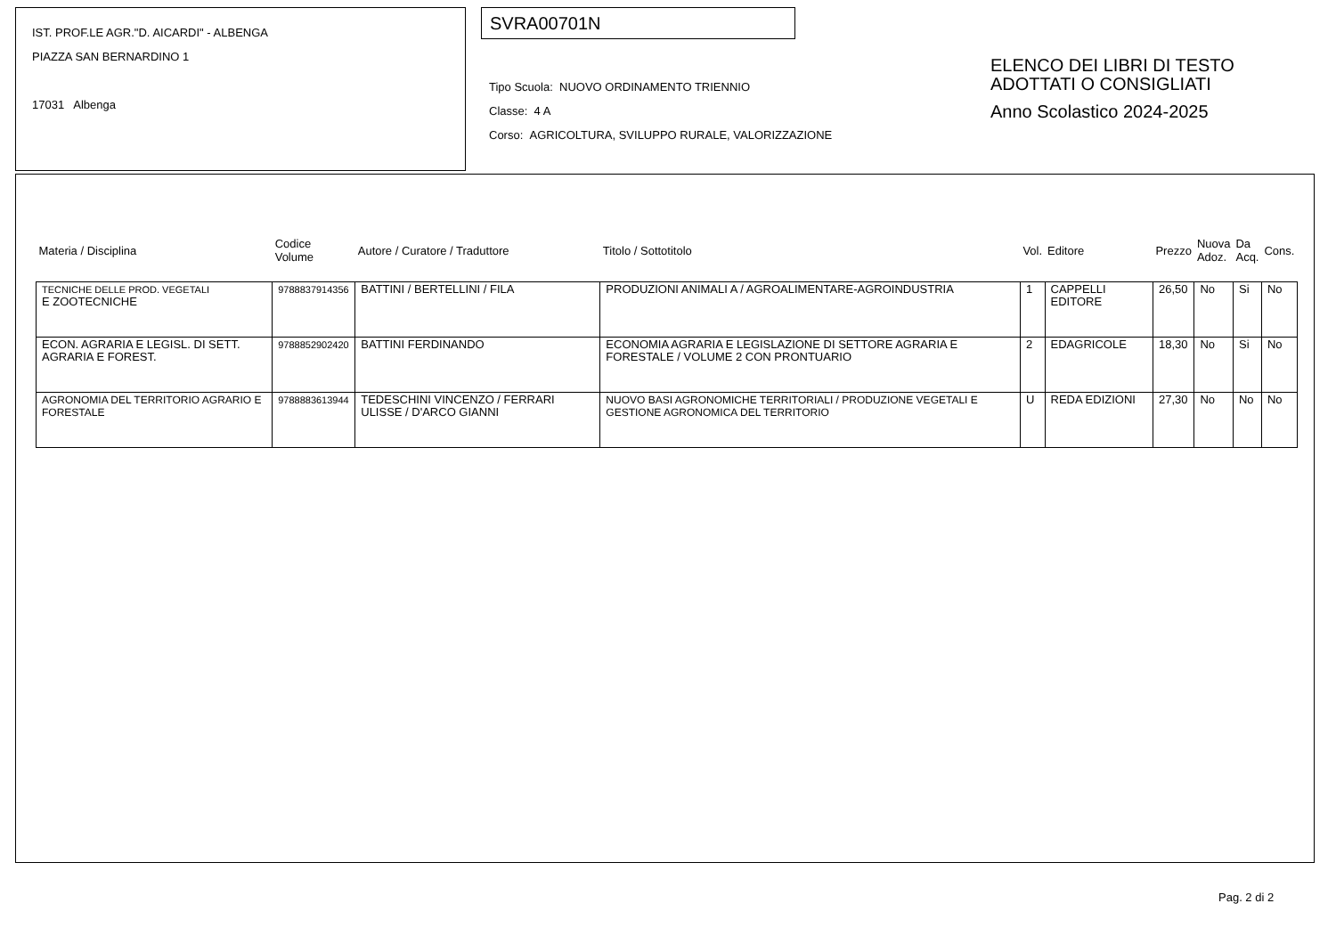IST. PROF.LE AGR."D. AICARDI" - ALBENGA
PIAZZA SAN BERNARDINO 1
17031 Albenga
SVRA00701N
Tipo Scuola: NUOVO ORDINAMENTO TRIENNIO
Classe: 4 A
Corso: AGRICOLTURA, SVILUPPO RURALE, VALORIZZAZIONE
ELENCO DEI LIBRI DI TESTO
ADOTTATI O CONSIGLIATI
Anno Scolastico 2024-2025
| Materia / Disciplina | Codice Volume | Autore / Curatore / Traduttore | Titolo / Sottotitolo | Vol. | Editore | Prezzo | Nuova Adoz. | Da Acq. | Cons. |
| --- | --- | --- | --- | --- | --- | --- | --- | --- | --- |
| TECNICHE DELLE PROD. VEGETALI E ZOOTECNICHE | 9788837914356 | BATTINI / BERTELLINI / FILA | PRODUZIONI ANIMALI A / AGROALIMENTARE-AGROINDUSTRIA | 1 | CAPPELLI EDITORE | 26,50 | No | Si | No |
| ECON. AGRARIA E LEGISL. DI SETT. AGRARIA E FOREST. | 9788852902420 | BATTINI FERDINANDO | ECONOMIA AGRARIA E LEGISLAZIONE DI SETTORE AGRARIA E FORESTALE / VOLUME 2 CON PRONTUARIO | 2 | EDAGRICOLE | 18,30 | No | Si | No |
| AGRONOMIA DEL TERRITORIO AGRARIO E FORESTALE | 9788883613944 | TEDESCHINI VINCENZO / FERRARI ULISSE / D'ARCO GIANNI | NUOVO BASI AGRONOMICHE TERRITORIALI / PRODUZIONE VEGETALI E GESTIONE AGRONOMICA DEL TERRITORIO | U | REDA EDIZIONI | 27,30 | No | No | No |
Pag. 2 di 2